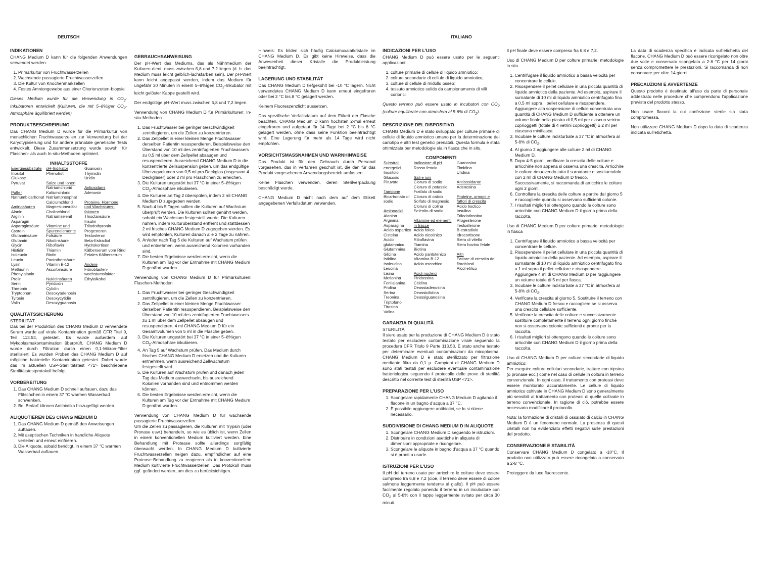DEUTSCH
INDIKATIONEN
CHANG Medium D kann für die folgenden Anwendungen verwendet werden:
1. Primärkultur von Fruchtwasserzellen
2. Wachsende passagierte Fruchtwasserzellen
3. Die Kultur von Knochenmarkzellen
4. Festes Amniongewebe aus einer Chorionzotten-biopsie
Dieses Medium wurde für die Verwendung in CO<sub>2</sub>-Inkubatoren entwickelt (Kulturen, die mit 5–8%iger CO<sub>2</sub>-Atmosphäre äquilibriert werden).
PRODUKTBESCHREIBUNG
Das CHANG Medium D wurde für die Primärkultur von menschlichen Fruchtwasserzellen zur Verwendung bei der Karyotypisierung und für andere pränatale genetische Tests entwickelt. Diese Zusammensetzung wurde sowohl für Flaschen- als auch In-situ-Methoden optimiert.
INHALTSSTOFFE
| Energiesubstrate Inositol Glukose Pyruvat Puffer Natriumbicarbonat Aminosäuren Alanin Arginin Asparagin Asparaginsäure Cystein Glutaminsäure Glutamin Glycin Histidin Isoleucin Leucin Lysin Methionin Phenylalanin Prolin Serin Threonin Tryptophan Tyrosin Valin | pH-Indikator Phenolrot Salze und Ionen Natriumchlorid Kaliumchlorid Natriumphosphat Calciumchlorid Magnesiumsulfat Cholinchlorid Natriumselenit Vitamine und Spurenelemente Folsäure Nikotinsäure Riboflavin Thiamin Biotin Pantothensäure Vitamin B-12 Ascorbinsäure Nukleinsäuren Pyridoxin Cytidin Desoxyadenosin Desoxycytidin Desoxyguanosin | Guanosin Thymidin Uridin Antioxidans Adenosin Proteine, Hormone und Wachstums-faktoren Thioctansäure Insulin Triiodothyronin Progesteron Testosteron Beta-Estradiol Hydrokortison Kälberserum vom Rind Fetales Kälberserum Andere Fibroblasten-wachstumsfaktor Ethylalkohol |
QUALITÄTSSICHERUNG
STERILITÄT
Das bei der Produktion des CHANG Medium D verwendete Serum wurde auf virale Kontamination gemäß CFR Titel 9, Teil 113.53, getestet. Es wurde außerdem auf Mykoplasmakontamination überprüft. CHANG Medium D wurde durch Filtration durch einen 0,1-Mikron-Filter sterilisiert. Es wurden Proben des CHANG Medium D auf mögliche bakterielle Kontamination getestet. Dabei wurde das im aktuellen USP-Sterilitätstest <71> beschriebene Sterilitätstestprotokoll befolgt.
VORBEREITUNG
1. Das CHANG Medium D schnell auftauen, dazu das Fläschchen in einem 37 °C warmen Wasserbad schwenken.
2. Bei Bedarf können Antibiotika hinzugefügt werden.
ALIQUOTIEREN DES CHANG MEDIUM D
1. Das CHANG Medium D gemäß den Anweisungen auftauen.
2. Mit aseptischen Techniken in handliche Aliquote verteilen und erneut einfrieren.
3. Die Aliquote, sobald benötigt, in einem 37 °C warmen Wasserbad auftauen.
GEBRAUCHSANWEISUNG
Der pH-Wert des Mediums, das als Nährmedium der Kulturen dient, muss zwischen 6,8 und 7,2 liegen (d. h. das Medium muss leicht gelblich-lachsfarben sein). Der pH-Wert kann leicht angepasst werden, indem das Medium für ungefähr 30 Minuten in einem 5–8%igen CO<sub>2</sub>-Inkubator mit leicht gelöster Kappe gestellt wird.
Der endgültige pH-Wert muss zwischen 6,8 und 7,2 liegen.
Verwendung von CHANG Medium D für Primärkulturen: In-situ-Methoden
1. Das Fruchtwasser bei geringer Geschwindigkeit zentrifugieren, um die Zellen zu konzentrieren.
2. Das Zellpellet in einer kleinen Menge Fruchtwasser derselben Patientin resuspendieren. Beispielsweise den Überstand von 10 ml des zentrifugierten Fruchtwassers zu 0,5 ml über dem Zellpellet absaugen und resuspendieren. Ausreichend CHANG Medium D in die konzentrierte Zellsuspension geben, um das endgültige Überzugvolumen von 0,5 ml pro Deckglas (insgesamt 4 Deckgläser) oder 2 ml pro Fläschchen zu erreichen.
3. Die Kulturen ungestört bei 37 °C in einer 5–8%igen CO<sub>2</sub>-Atmosphäre inkubieren.
4. Die Kulturen an Tag 2 überspülen, indem 2 ml CHANG Medium D zugegeben werden.
5. Nach 4 bis 5 Tagen sollten die Kulturen auf Wachstum überprüft werden. Die Kulturen sollten genährt werden, sobald ein Wachstum festgestellt wurde. Die Kulturen nähren, indem Kulturüberstand entfernt und stattdessen 2 ml frisches CHANG Medium D zugegeben werden. Es wird empfohlen, Kulturen danach alle 2 Tage zu nähren.
6. An/oder nach Tag 5 die Kulturen auf Wachstum prüfen und entnehmen, wenn ausreichend Kolonien vorhanden sind.
7. Die besten Ergebnisse werden erreicht, wenn die Kulturen am Tag vor der Entnahme mit CHANG Medium D genährt wurden.
Verwendung von CHANG Medium D für Primärkulturen: Flaschen-Methoden
1. Das Fruchtwasser bei geringer Geschwindigkeit zentrifugieren, um die Zellen zu konzentrieren.
2. Das Zellpellet in einer kleinen Menge Fruchtwasser derselben Patientin resuspendieren. Beispielsweise den Überstand von 10 ml des zentrifugierten Fruchtwassers zu 1 ml über dem Zellpellet absaugen und resuspendieren. 4 ml CHANG Medium D für ein Gesamtvolumen von 5 ml in die Flasche geben.
3. Die Kulturen ungestört bei 37 °C in einer 5–8%igen CO<sub>2</sub>-Atmosphäre inkubieren.
4. An Tag 5 auf Wachstum prüfen. Das Medium durch frisches CHANG Medium D ersetzen und die Kulturen entnehmen, wenn ausreichend Zellwachstum festgestellt wird.
5. Die Kulturen auf Wachstum prüfen und danach jeden Tag das Medium auswechseln, bis ausreichend Kolonien vorhanden sind und entnommen werden können.
6. Die besten Ergebnisse werden erreicht, wenn die Kulturen am Tag vor der Entnahme mit CHANG Medium D genährt wurden.
Verwendung von CHANG Medium D für wachsende passagierte Fruchtwasserzellen:
Um die Zellen zu passagieren, die Kulturen mit Trypsin (oder Pronase usw.) behandeln, so wie es üblich ist, wenn Zellen in einem konventionellen Medium kultiviert werden. Eine Behandlung mit Protease sollte allerdings sorgfältig überwacht werden. In CHANG Medium D kultivierte Fruchtwasserzellen neigen dazu, empfindlicher auf eine Protease-Behandlung zu reagieren als in konventionellem Medium kultivierte Fruchtwasserzellen. Das Protokoll muss ggf. geändert werden, um dies zu berücksichtigen.
Hinweis: Es bilden sich häufig Calciumoxalatkristalle im CHANG Medium D. Es gibt keine Hinweise, dass die Anwesenheit dieser Kristalle die Produktleistung beeinträchtigt.
LAGERUNG UND STABILITÄT
Das CHANG Medium D tiefgekühlt bei -10 °C lagern. Nicht verwendetes CHANG Medium D kann erneut eingefroren oder bei 2 °C bis 8 °C gelagert werden.
Keinem Fluoreszenzlicht aussetzen.
Das spezifische Verfallsdatum auf dem Etikett der Flasche beachten. CHANG Medium D kann höchsten 2-mal erneut eingefroren und aufgetaut für 14 Tage bei 2 °C bis 8 °C gelagert werden, ohne dass seine Funktion beeinträchtigt wird. Eine Lagerung für mehr als 14 Tage wird nicht empfohlen.
VORSICHTSMASSNAHMEN UND WARNHINWEISE
Das Produkt ist für den Gebrauch durch Personal vorgesehen, das in Verfahren geschult ist, die den für das Produkt vorgesehenen Anwendungsbereich umfassen.
Keine Flaschen verwenden, deren Sterilverpackung beschädigt wurde.
CHANG Medium D nicht nach dem auf dem Etikett angegebenen Verfallsdatum verwenden.
ITALIANO
INDICAZIONI PER L’USO
CHANG Medium D può essere usato per le seguenti applicazioni:
1. colture primarie di cellule di liquido amniotico;
2. colture secondarie di cellule di liquido amniotico;
3. colture di cellule di midollo osseo;
4. tessuto amniotico solido da campionamento di villi coriorici.
Questo terreno può essere usato in incubatori con CO<sub>2</sub> (colture equilibrate con atmosfera al 5-8% di CO<sub>2</sub>).
DESCRIZIONE DEL DISPOSITIVO
CHANG Medium D è stato sviluppato per colture primarie di cellule di liquido amniotico umano per la determinazione del cariotipo e altri test genetici prenatali. Questa formula è stata ottimizzata per metodologie sia in fiasca che in situ.
COMPONENTI
| Substrati energetici Inositolo Glucosio Piruvato Tampone Bicarbonato di sodio Aminoacidi Alanina Arginina Asparagina Acido aspartico Cisteina Acido glutammico Glutammina Glicina Istidina Isoleucina Leucina Lisina Metionina Fenilalanina Prolina Serina Treonina Triptofano Tirosina Valina | Indicatore di pH Rosso fenolo Sali e ioni Cloruro di sodio Cloruro di potassio Fosfato di sodio Cloruro di calcio Solfato di magnesio Cloruro di colina Selenito di sodio Vitamine ed elementi in tracce Acido folico Acido nicotinico Riboflavina Tiamina Biotina Acido pantotenico Vitamina B-12 Acido ascorbico Acidi nucleici Piridossina Citidina Deossiadenosina Deossicitidina Deossiguanosina | Guanosina Timidina Uridina Antiossidante Adenosina Proteine, ormoni e fattori di crescita Acido tioctico Insulina Triiodotironina Progesterone Testosterone B-estradiolo Idrocortisone Siero di vitello Siero bovino fetale Altri Fattore di crescita dei fibroblasti Alcol etilico |
GARANZIA DI QUALITÀ
STERILITÀ
Il siero usato per la produzione di CHANG Medium D è stato testato per escludere contaminazione virale seguendo la procedura CFR Titolo 9 Parte 113.53. È stato anche testato per determinare eventuali contaminazioni da micoplasma. CHANG Medium D è stato sterilizzato per filtrazione mediante filtro da 0,1 µ. Campioni di CHANG Medium D sono stati testati per escludere eventuale contaminazione batteriologica seguendo il protocollo delle prove di sterilità descritto nel corrente test di sterilità USP <71>.
PREPARAZIONE PER L’USO
1. Scongelare rapidamente CHANG Medium D agitando il flacone in un bagno d’acqua a 37 °C.
2. È possibile aggiungere antibiotici, se lo si ritiene necessario.
SUDDIVISIONE DI CHANG MEDIUM D IN ALIQUOTE
1. Scongelare CHANG Medium D seguendo le istruzioni.
2. Distribuire in condizioni asettiche in aliquote di dimensioni appropriate e ricongelare.
3. Scongelare le aliquote in bagno d’acqua a 37 °C quando si è pronti a usarle.
ISTRUZIONI PER L’USO
Il pH del terreno usato per arricchire le colture deve essere compreso tra 6,8 e 7,2 (cioè, il terreno deve essere di colore salmone leggermente tendente al giallo). Il pH può essere facilmente regolato ponendo il terreno in un incubatore con CO<sub>2</sub> al 5-8% con il tappo leggermente svitato per circa 30 minuti.
Il pH finale deve essere compreso fra 6,8 e 7,2.
Uso di CHANG Medium D per colture primarie: metodologie in situ
1. Centrifugare il liquido amniotico a bassa velocità per concentrare le cellule.
2. Risospendere il pellet cellulare in una piccola quantità di liquido amniotico della paziente. Ad esempio, aspirare il surnatante di 10 ml di liquido amniotico centrifugato fino a 0,5 ml sopra il pellet cellulare e risospendere. Aggiungere alla sospensione di cellule concentrata una quantità di CHANG Medium D sufficiente a ottenere un volume finale nella piastra di 0,5 ml per ciascun vetrino coprioggetti (totale di 4 vetrini coprioggetti) o 2 ml per ciascuna minifiasca.
3. Incubare le colture indisturbate a 37 °C in atmosfera al 5-8% di CO<sub>2</sub>.
4. Al giorno 2 aggiungere alle colture 2 ml di CHANG Medium D.
5. Dopo 4-5 giorni, verificare la crescita delle colture e arricchirle non appena si osserva una crescita. Arricchire le colture rimuovendo tutto il surnatante e sostituendolo con 2 ml di CHANG Medium D fresco. Successivamente, si raccomanda di arricchire le colture ogni 2 giorni.
6. Controllare la crescita delle colture a partire dal giorno 5 e raccoglierle quando si osservano sufficienti colonie.
7. I risultati migliori si ottengono quando le colture sono arricchite con CHANG Medium D il giorno prima della raccolta.
Uso di CHANG Medium D per colture primarie: metodologie in fiasca
1. Centrifugare il liquido amniotico a bassa velocità per concentrare le cellule.
2. Risospendere il pellet cellulare in una piccola quantità di liquido amniotico della paziente. Ad esempio, aspirare il surnatante di 10 ml di liquido amniotico centrifugato fino a 1 ml sopra il pellet cellulare e risospendere. Aggiungere 4 ml di CHANG Medium D per raggiungere un volume totale di 5 ml per fiasca.
3. Incubare le colture indisturbate a 37 °C in atmosfera al 5-8% di CO<sub>2</sub>.
4. Verificare la crescita al giorno 5. Sostituire il terreno con CHANG Medium D fresco e raccogliere se si osserva una crescita cellulare sufficiente.
5. Verificare la crescita delle colture e successivamente sostituire completamente il terreno ogni giorno finché non si osservano colonie sufficienti e pronte per la raccolta.
6. I risultati migliori si ottengono quando le colture sono arricchite con CHANG Medium D il giorno prima della raccolta.
Uso di CHANG Medium D per colture secondarie di liquido amniotico:
Per eseguire colture cellulari secondarie, trattare con tripsina (o pronase ecc.) come nel caso di cellule in coltura in terreno convenzionale. In ogni caso, il trattamento con proteasi deve essere monitorato accuratamente. Le cellule di liquido amniotico coltivate in CHANG Medium D sono generalmente più sensibili al trattamento con proteasi di quelle coltivate in terreno convenzionale. In ragione di ciò, potrebbe essere necessario modificare il protocollo.
Nota: la formazione di cristalli di ossalato di calcio in CHANG Medium D è un fenomeno normale. La presenza di questi cristalli non ha evidenziato effetti negativi sulle prestazioni del prodotto.
CONSERVAZIONE E STABILITÀ
Conservare CHANG Medium D congelato a -10°C. Il prodotto non utilizzato può essere ricongelato o conservato a 2-8 °C.
Proteggere da luce fluorescente.
La data di scadenza specifica è indicata sull’etichetta del flacone. CHANG Medium D può essere ricongelato non oltre due volte e conservato scongelato a 2-8 °C per 14 giorni senza compromettere le prestazioni. Si raccomanda di non conservare per oltre 14 giorni.
PRECAUZIONI E AVVERTENZE
Questo prodotto è destinato all’uso da parte di personale addestrato nelle procedure che comprendono l’applicazione prevista del prodotto stesso.
Non usare flaconi la cui confezione sterile sia stata compromessa.
Non utilizzare CHANG Medium D dopo la data di scadenza indicata sull’etichetta.